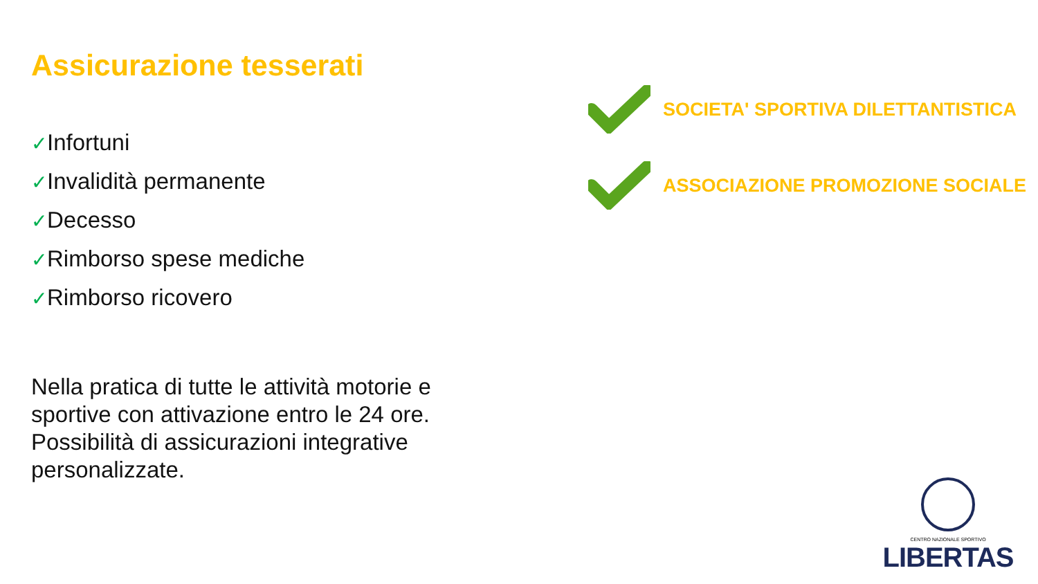Assicurazione tesserati
✓Infortuni
✓Invalidità permanente
✓Decesso
✓Rimborso spese mediche
✓Rimborso ricovero
Nella pratica di tutte le attività motorie e sportive con attivazione entro le 24 ore. Possibilità di assicurazioni integrative personalizzate.
SOCIETA' SPORTIVA DILETTANTISTICA
ASSOCIAZIONE PROMOZIONE SOCIALE
CENTRO NAZIONALE SPORTIVO
LIBERTAS